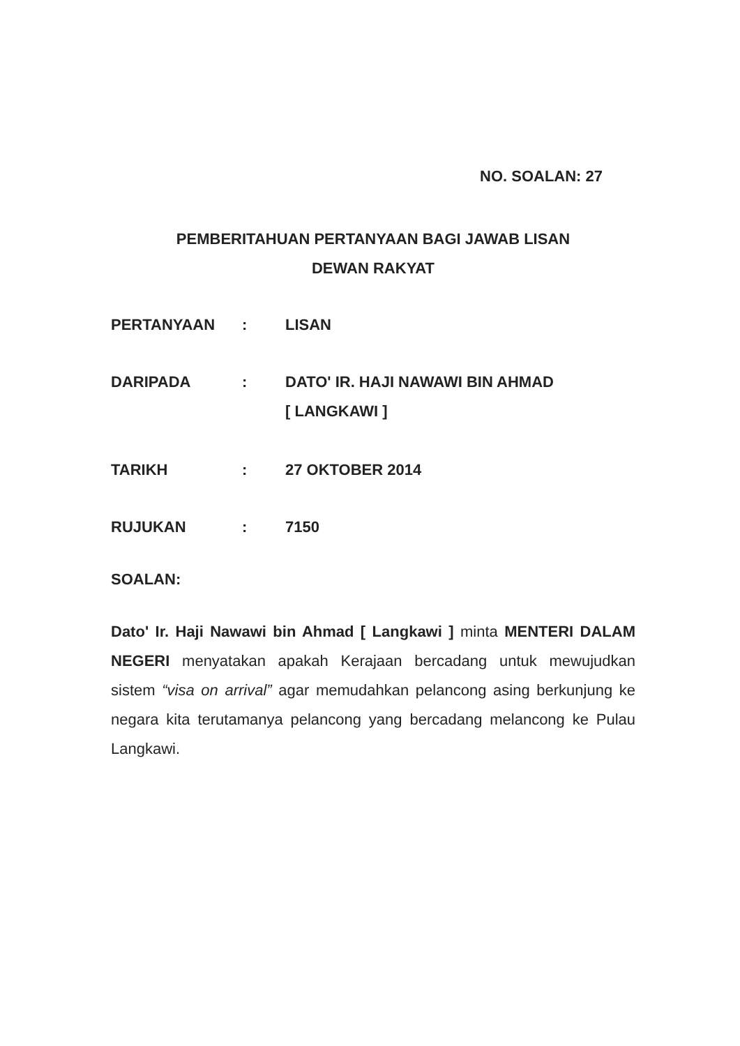NO. SOALAN: 27
PEMBERITAHUAN PERTANYAAN BAGI JAWAB LISAN
DEWAN RAKYAT
| PERTANYAAN | : | LISAN |
| DARIPADA | : | DATO' IR. HAJI NAWAWI BIN AHMAD [ LANGKAWI ] |
| TARIKH | : | 27 OKTOBER 2014 |
| RUJUKAN | : | 7150 |
SOALAN:
Dato' Ir. Haji Nawawi bin Ahmad [ Langkawi ] minta MENTERI DALAM NEGERI menyatakan apakah Kerajaan bercadang untuk mewujudkan sistem “visa on arrival” agar memudahkan pelancong asing berkunjung ke negara kita terutamanya pelancong yang bercadang melancong ke Pulau Langkawi.